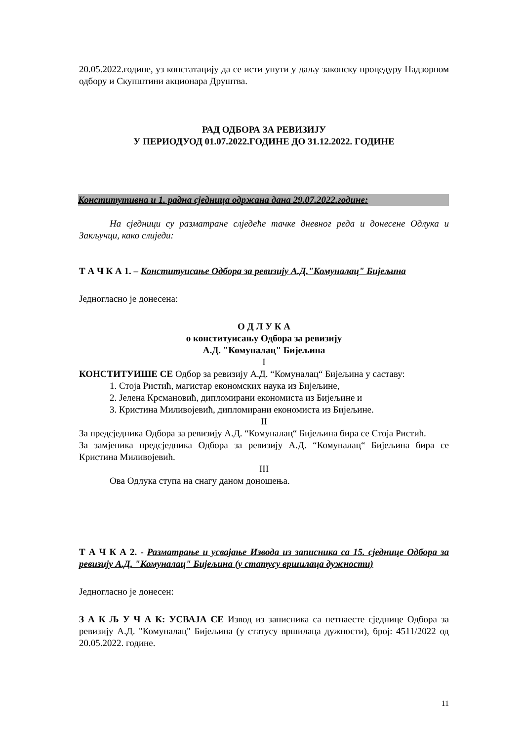20.05.2022.године, уз констатацију да се исти упути у даљу законску процедуру Надзорном одбору и Скупштини акционара Друштва.
РАД ОДБОРА ЗА РЕВИЗИЈУ
У ПЕРИОДУОД 01.07.2022.ГОДИНЕ ДО 31.12.2022. ГОДИНЕ
Конститутивна и 1. радна сједница одржана дана 29.07.2022.године:
На сједници су разматране слједеће тачке дневног реда и донесене Одлука и Закључци, како слиједи:
Т А Ч К А 1. – Конституисање Одбора за ревизију А.Д."Комуналац" Бијељина
Једногласно је донесена:
О Д Л У К А
о конституисању Одбора за ревизију
А.Д. "Комуналац" Бијељина
I
КОНСТИТУИШЕ СЕ Одбор за ревизију А.Д. “Комуналац“ Бијељина у саставу:
1. Стоја Ристић, магистар економских наука из Бијељине,
2. Јелена Крсмановић, дипломирани економиста из Бијељине и
3. Кристина Миливојевић, дипломирани економиста из Бијељине.
II
За предсједника Одбора за ревизију А.Д. “Комуналац“ Бијељина бира се Стоја Ристић.
За замјеника предсједника Одбора за ревизију А.Д. “Комуналац“ Бијељина бира се Кристина Миливојевић.
III
Ова Одлука ступа на снагу даном доношења.
Т А Ч К А 2. - Разматрање и усвајање Извода из записника са 15. сједнице Одбора за ревизију А.Д. "Комуналац" Бијељина (у статусу вршилаца дужности)
Једногласно је донесен:
З А К Љ У Ч А К: УСВАЈА СЕ Извод из записника са петнаесте сједнице Одбора за ревизију А.Д. "Комуналац" Бијељина (у статусу вршилаца дужности), број: 4511/2022 од 20.05.2022. године.
11